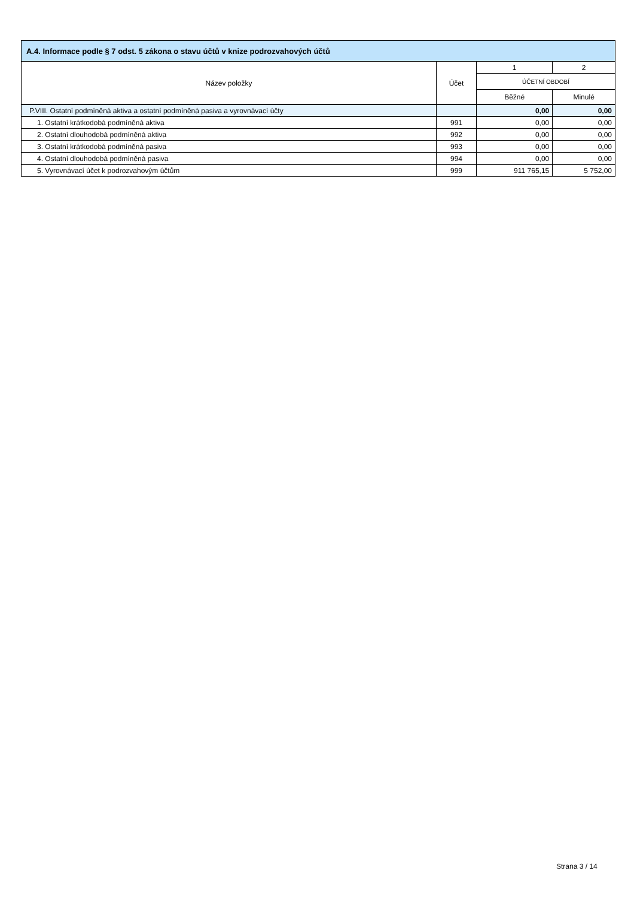| A.4. Informace podle § 7 odst. 5 zákona o stavu účtů v knize podrozvahových účtů | | | |
| --- | --- | --- | --- |
| Název položky | Účet | 1 | 2 |
| | | ÚČETNÍ OBDOBÍ | |
| | | Běžné | Minulé |
| P.VIII. Ostatní podmíněná aktiva a ostatní podmíněná pasiva a vyrovnávací účty | | 0,00 | 0,00 |
| 1. Ostatní krátkodobá podmíněná aktiva | 991 | 0,00 | 0,00 |
| 2. Ostatní dlouhodobá podmíněná aktiva | 992 | 0,00 | 0,00 |
| 3. Ostatní krátkodobá podmíněná pasiva | 993 | 0,00 | 0,00 |
| 4. Ostatní dlouhodobá podmíněná pasiva | 994 | 0,00 | 0,00 |
| 5. Vyrovnávací účet k podrozvahovým účtům | 999 | 911 765,15 | 5 752,00 |
Strana 3 / 14